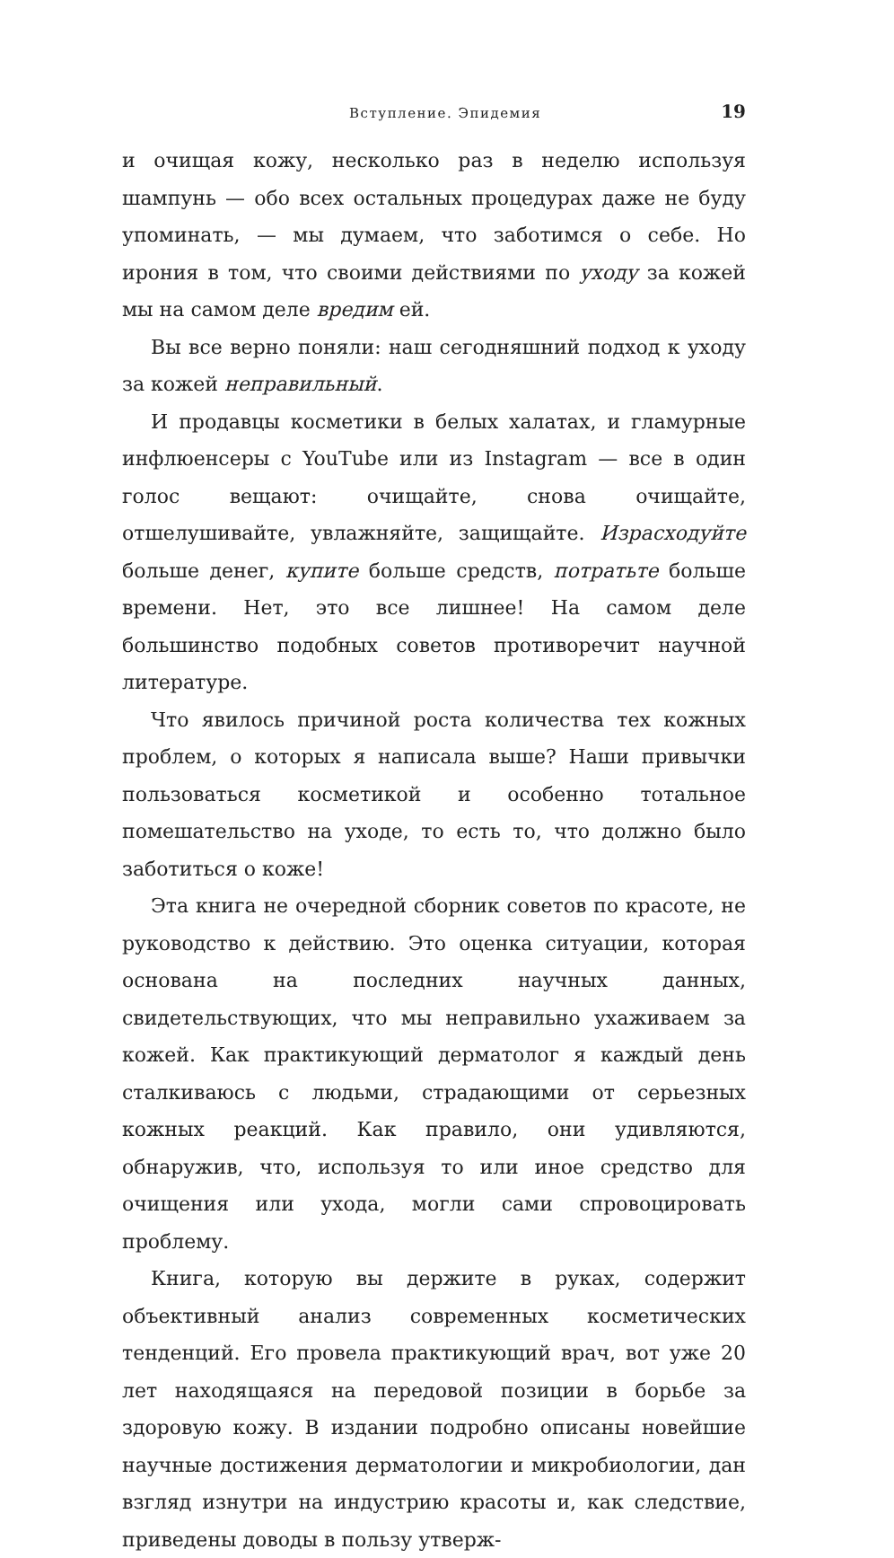Вступление. Эпидемия 19
и очищая кожу, несколько раз в неделю используя шампунь — обо всех остальных процедурах даже не буду упоминать, — мы думаем, что заботимся о себе. Но ирония в том, что своими действиями по уходу за кожей мы на самом деле вредим ей.
Вы все верно поняли: наш сегодняшний подход к уходу за кожей неправильный.
И продавцы косметики в белых халатах, и гламурные инфлюенсеры с YouTube или из Instagram — все в один голос вещают: очищайте, снова очищайте, отшелушивайте, увлажняйте, защищайте. Израсходуйте больше денег, купите больше средств, потратьте больше времени. Нет, это все лишнее! На самом деле большинство подобных советов противоречит научной литературе.
Что явилось причиной роста количества тех кожных проблем, о которых я написала выше? Наши привычки пользоваться косметикой и особенно тотальное помешательство на уходе, то есть то, что должно было заботиться о коже!
Эта книга не очередной сборник советов по красоте, не руководство к действию. Это оценка ситуации, которая основана на последних научных данных, свидетельствующих, что мы неправильно ухаживаем за кожей. Как практикующий дерматолог я каждый день сталкиваюсь с людьми, страдающими от серьезных кожных реакций. Как правило, они удивляются, обнаружив, что, используя то или иное средство для очищения или ухода, могли сами спровоцировать проблему.
Книга, которую вы держите в руках, содержит объективный анализ современных косметических тенденций. Его провела практикующий врач, вот уже 20 лет находящаяся на передовой позиции в борьбе за здоровую кожу. В издании подробно описаны новейшие научные достижения дерматологии и микробиологии, дан взгляд изнутри на индустрию красоты и, как следствие, приведены доводы в пользу утверж-